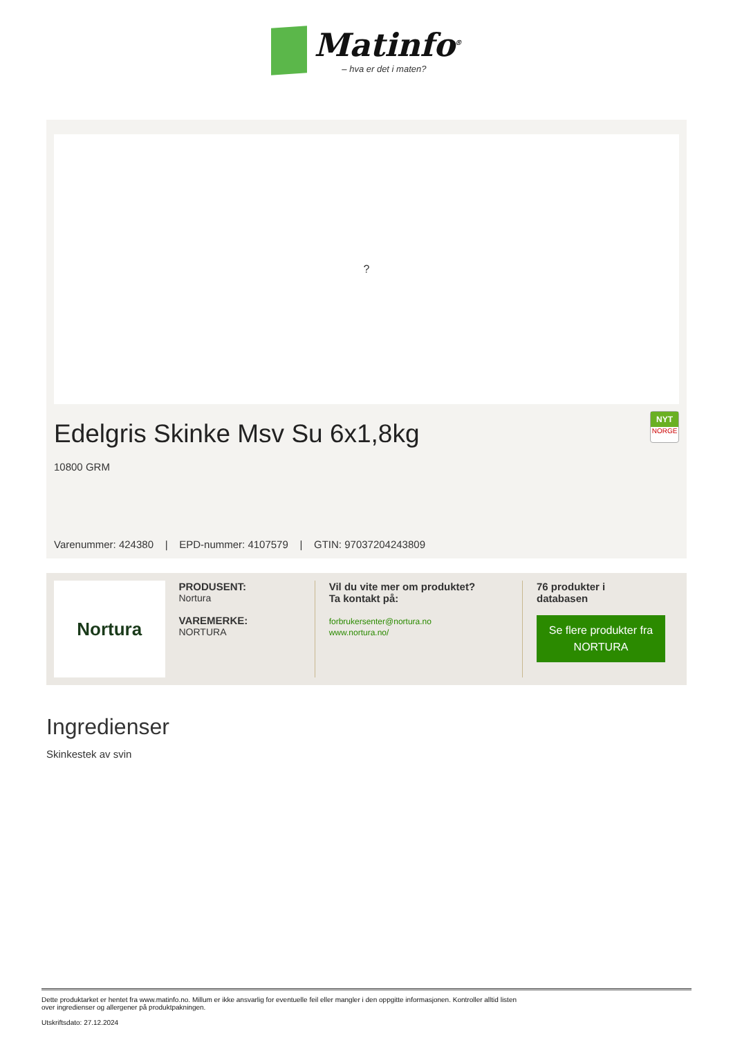Matinfo<sup>®</sup>
– hva er det i maten?
?
NYT
NORGE
Edelgris Skinke Msv Su 6x1,8kg
10800 GRM
Varenummer: 424380 | EPD-nummer: 4107579 | GTIN: 97037204243809
Nortura
PRODUSENT:
Nortura
VAREMERKE:
NORTURA
Vil du vite mer om produktet?
Ta kontakt på:
forbrukersenter@nortura.no
www.nortura.no/
76 produkter i
databasen
Se flere produkter fra NORTURA
Ingredienser
Skinkestek av svin
Dette produktarket er hentet fra www.matinfo.no. Millum er ikke ansvarlig for eventuelle feil eller mangler i den oppgitte informasjonen. Kontroller alltid listen
over ingredienser og allergener på produktpakningen.
Utskriftsdato: 27.12.2024